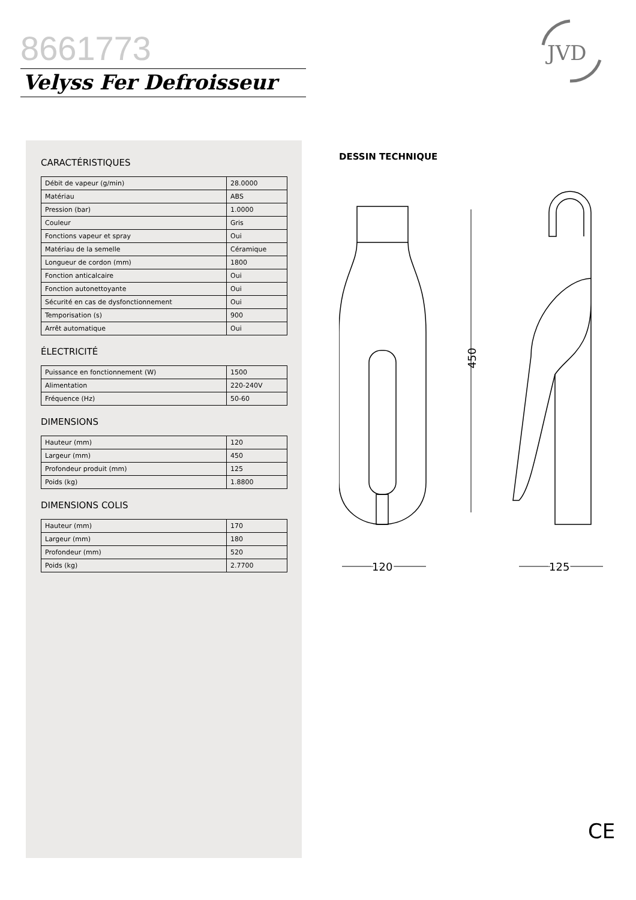8661773
Velyss Fer Defroisseur
JVD
CARACTÉRISTIQUES
| Débit de vapeur (g/min) | 28.0000 |
| Matériau | ABS |
| Pression (bar) | 1.0000 |
| Couleur | Gris |
| Fonctions vapeur et spray | Oui |
| Matériau de la semelle | Céramique |
| Longueur de cordon (mm) | 1800 |
| Fonction anticalcaire | Oui |
| Fonction autonettoyante | Oui |
| Sécurité en cas de dysfonctionnement | Oui |
| Temporisation (s) | 900 |
| Arrêt automatique | Oui |
ÉLECTRICITÉ
| Puissance en fonctionnement (W) | 1500 |
| Alimentation | 220-240V |
| Fréquence (Hz) | 50-60 |
DIMENSIONS
| Hauteur (mm) | 120 |
| Largeur (mm) | 450 |
| Profondeur produit (mm) | 125 |
| Poids (kg) | 1.8800 |
DIMENSIONS COLIS
| Hauteur (mm) | 170 |
| Largeur (mm) | 180 |
| Profondeur (mm) | 520 |
| Poids (kg) | 2.7700 |
DESSIN TECHNIQUE
450
120
125
CE